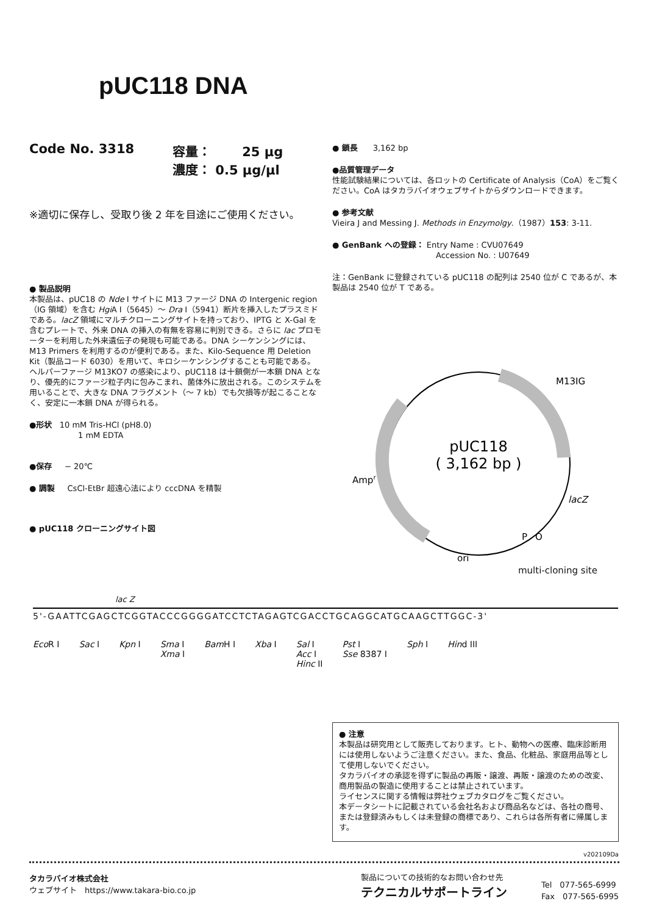pUC118 DNA
Code No. 3318 容量： 25 μg
濃度： 0.5 μg/μl
※適切に保存し、受取り後 2 年を目途にご使用ください。
● 鎖長 3,162 bp
●品質管理データ
性能試験結果については、各ロットの Certificate of Analysis（CoA）をご覧ください。CoA はタカラバイオウェブサイトからダウンロードできます。
● 参考文献
Vieira J and Messing J. Methods in Enzymolgy.（1987）153: 3-11.
● GenBank への登録： Entry Name : CVU07649
Accession No. : U07649
注：GenBank に登録されている pUC118 の配列は 2540 位が C であるが、本製品は 2540 位が T である。
● 製品説明
本製品は、pUC18 の Nde I サイトに M13 ファージ DNA の Intergenic region（IG 領域）を含む Hgi A I（5645）〜 Dra I（5941）断片を挿入したプラスミドである。lacZ 領域にマルチクローニングサイトを持っており、IPTG と X-Gal を含むプレートで、外来 DNA の挿入の有無を容易に判別できる。さらに lac プロモーターを利用した外来遺伝子の発現も可能である。DNA シーケンシングには、M13 Primers を利用するのが便利である。また、Kilo-Sequence 用 Deletion Kit（製品コード 6030）を用いて、キロシーケンシングすることも可能である。
ヘルパーファージ M13KO7 の感染により、pUC118 は十鎖側が一本鎖 DNA となり、優先的にファージ粒子内に包みこまれ、菌体外に放出される。このシステムを用いることで、大きな DNA フラグメント（〜 7 kb）でも欠損等が起こることなく、安定に一本鎖 DNA が得られる。
●形状 10 mM Tris-HCl (pH8.0)
1 mM EDTA
●保存 − 20℃
● 調製 CsCl-EtBr 超遠心法により cccDNA を精製
● pUC118 クローニングサイト図
pUC118
( 3,162 bp )
M13IG
Ampr
lacZ
P
O
ori
multi-cloning site
lac Z
5'-GAATTCGAGCTCGGTACCCGGGGATCCTCTAGAGTCGACCTGCAGGCATGCAAGCTTGGC-3'
Eco R I Sac I Kpn I Sma I
Xma I Bam H I Xba I Sal I
Acc I
Hinc II Pst I
Sse 8387 I Sph I Hind III
● 注意
本製品は研究用として販売しております。ヒト、動物への医療、臨床診断用には使用しないようご注意ください。また、食品、化粧品、家庭用品等として使用しないでください。
タカラバイオの承認を得ずに製品の再販・譲渡、再販・譲渡のための改変、商用製品の製造に使用することは禁止されています。
ライセンスに関する情報は弊社ウェブカタログをご覧ください。
本データシートに記載されている会社名および商品名などは、各社の商号、または登録済みもしくは未登録の商標であり、これらは各所有者に帰属します。
v202109Da
タカラバイオ株式会社
ウェブサイト　https://www.takara-bio.co.jp
製品についての技術的なお問い合わせ先
テクニカルサポートライン
Tel　077-565-6999
Fax　077-565-6995